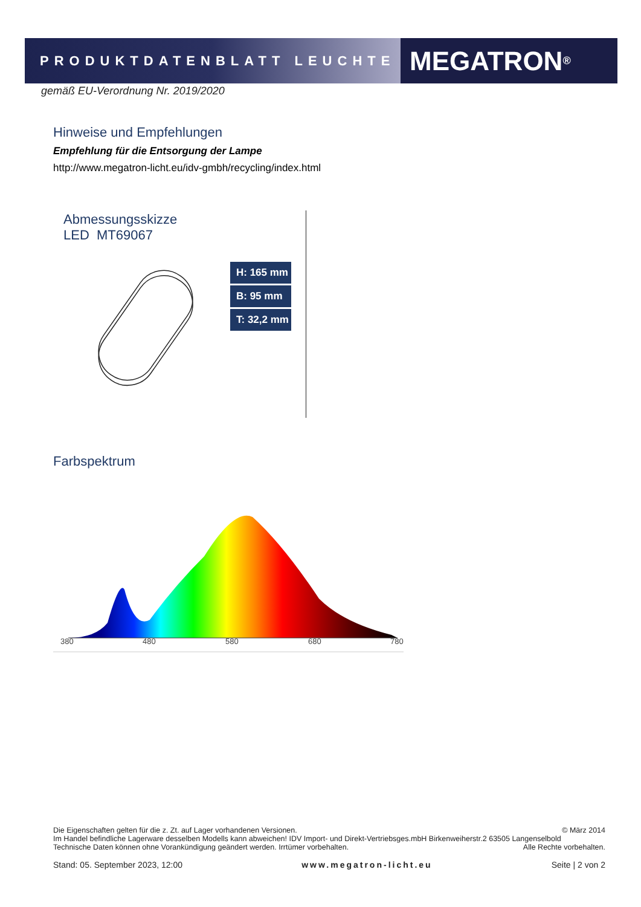PRODUKTDATENBLATT LEUCHTE
MEGATRON<sup>®</sup>
gemäß EU-Verordnung Nr. 2019/2020
Hinweise und Empfehlungen
Empfehlung für die Entsorgung der Lampe
http://www.megatron-licht.eu/idv-gmbh/recycling/index.html
Abmessungsskizze
LED MT69067
H: 165 mm
B: 95 mm
T: 32,2 mm
Farbspektrum
380
480
580
680
780
Die Eigenschaften gelten für die z. Zt. auf Lager vorhandenen Versionen. © März 2014
Im Handel befindliche Lagerware desselben Modells kann abweichen! IDV Import- und Direkt-Vertriebsges.mbH Birkenweiherstr.2 63505 Langenselbold
Technische Daten können ohne Vorankündigung geändert werden. Irrtümer vorbehalten. Alle Rechte vorbehalten.
Stand: 05. September 2023, 12:00 www.megatron-licht.eu Seite | 2 von 2